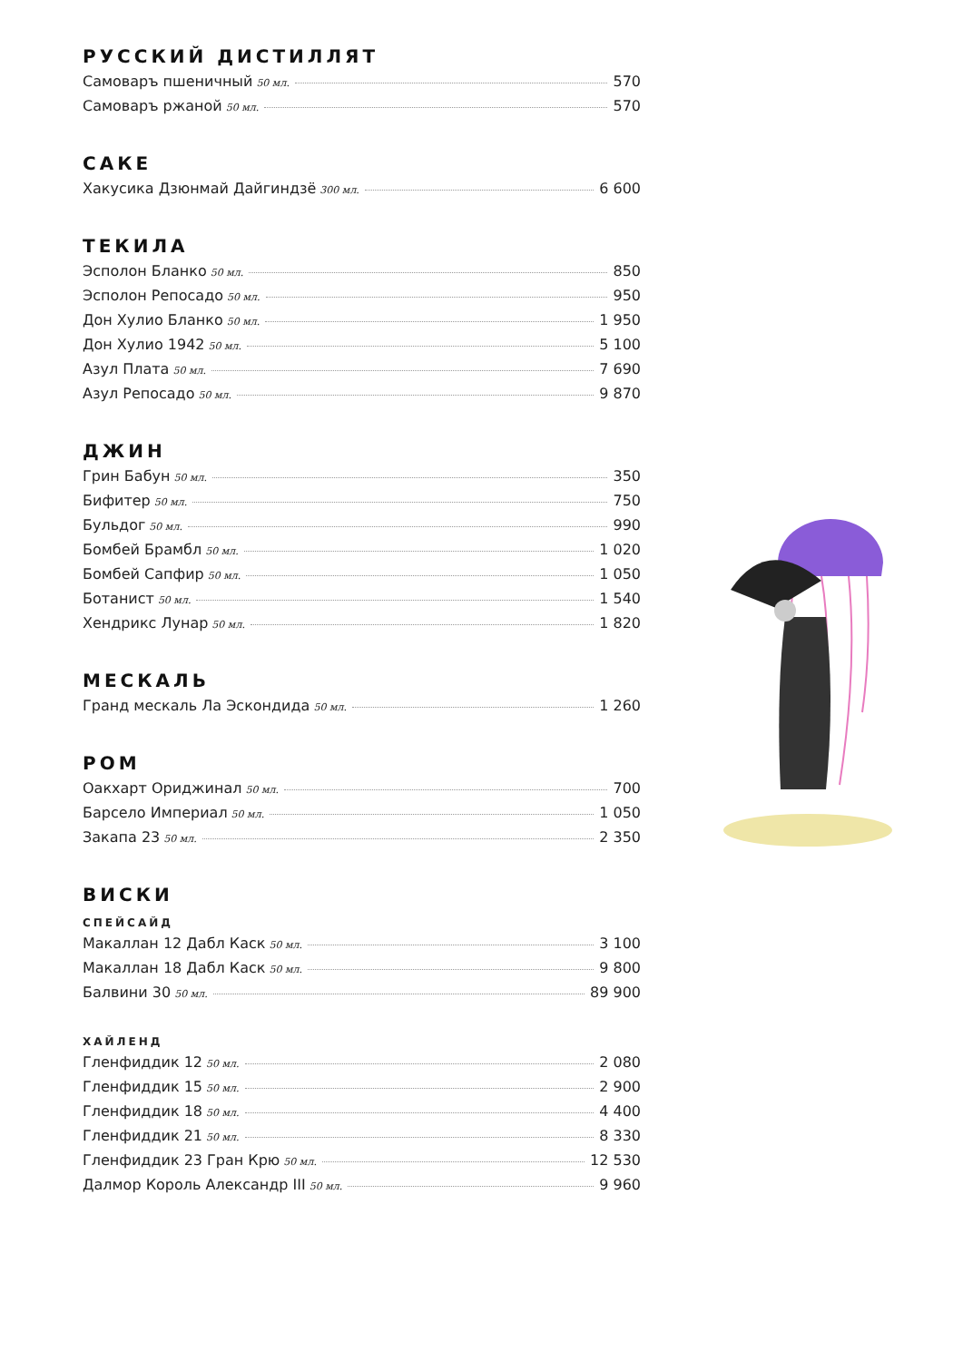РУССКИЙ ДИСТИЛЛЯТ
Самоваръ пшеничный 50 мл. 570
Самоваръ ржаной 50 мл. 570
САКЕ
Хакусика Дзюнмай Дайгиндзё 300 мл. 6 600
ТЕКИЛА
Эсполон Бланко 50 мл. 850
Эсполон Репосадо 50 мл. 950
Дон Хулио Бланко 50 мл. 1 950
Дон Хулио 1942 50 мл. 5 100
Азул Плата 50 мл. 7 690
Азул Репосадо 50 мл. 9 870
ДЖИН
Грин Бабун 50 мл. 350
Бифитер 50 мл. 750
Бульдог 50 мл. 990
Бомбей Брамбл 50 мл. 1 020
Бомбей Сапфир 50 мл. 1 050
Ботанист 50 мл. 1 540
Хендрикс Лунар 50 мл. 1 820
МЕСКАЛЬ
Гранд мескаль Ла Эскондида 50 мл. 1 260
РОМ
Оакхарт Ориджинал 50 мл. 700
Барсело Империал 50 мл. 1 050
Закапа 23 50 мл. 2 350
ВИСКИ
СПЕЙСАЙД
Макаллан 12 Дабл Каск 50 мл. 3 100
Макаллан 18 Дабл Каск 50 мл. 9 800
Балвини 30 50 мл. 89 900
ХАЙЛЕНД
Гленфиддик 12 50 мл. 2 080
Гленфиддик 15 50 мл. 2 900
Гленфиддик 18 50 мл. 4 400
Гленфиддик 21 50 мл. 8 330
Гленфиддик 23 Гран Крю 50 мл. 12 530
Далмор Король Александр III 50 мл. 9 960